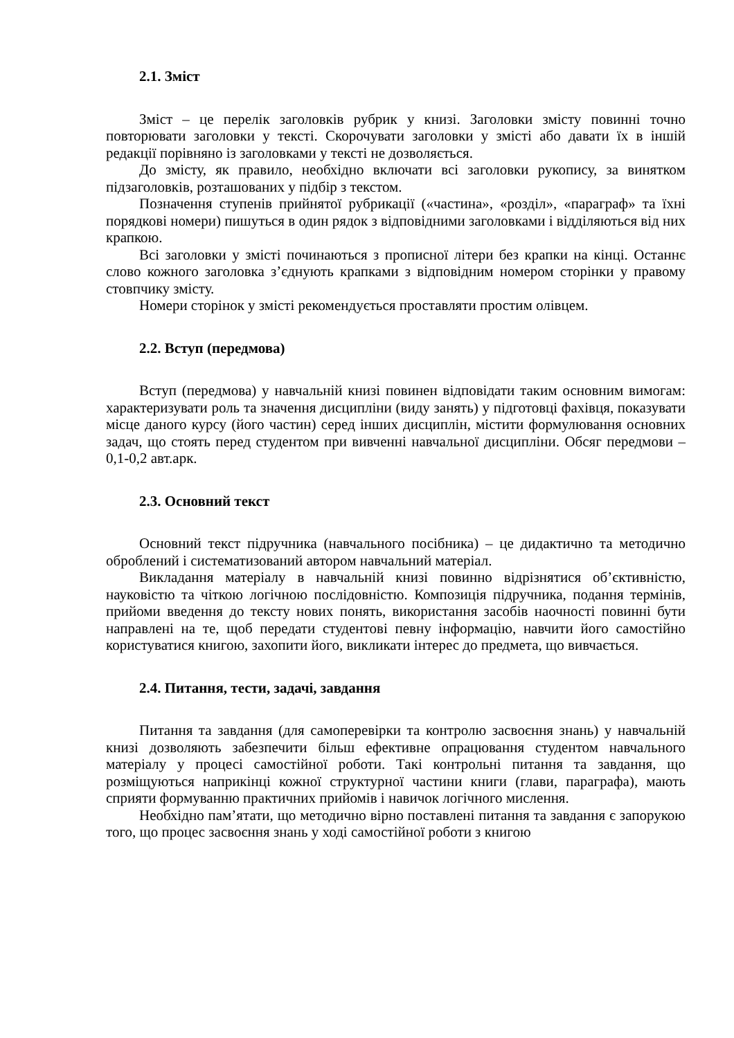2.1. Зміст
Зміст – це перелік заголовків рубрик у книзі. Заголовки змісту повинні точно повторювати заголовки у тексті. Скорочувати заголовки у змісті або давати їх в іншій редакції порівняно із заголовками у тексті не дозволяється.
До змісту, як правило, необхідно включати всі заголовки рукопису, за винятком підзаголовків, розташованих у підбір з текстом.
Позначення ступенів прийнятої рубрикації («частина», «розділ», «параграф» та їхні порядкові номери) пишуться в один рядок з відповідними заголовками і відділяються від них крапкою.
Всі заголовки у змісті починаються з прописної літери без крапки на кінці. Останнє слово кожного заголовка з’єднують крапками з відповідним номером сторінки у правому стовпчику змісту.
Номери сторінок у змісті рекомендується проставляти простим олівцем.
2.2. Вступ (передмова)
Вступ (передмова) у навчальній книзі повинен відповідати таким основним вимогам: характеризувати роль та значення дисципліни (виду занять) у підготовці фахівця, показувати місце даного курсу (його частин) серед інших дисциплін, містити формулювання основних задач, що стоять перед студентом при вивченні навчальної дисципліни. Обсяг передмови – 0,1-0,2 авт.арк.
2.3. Основний текст
Основний текст підручника (навчального посібника) – це дидактично та методично оброблений і систематизований автором навчальний матеріал.
Викладання матеріалу в навчальній книзі повинно відрізнятися об’єктивністю, науковістю та чіткою логічною послідовністю. Композиція підручника, подання термінів, прийоми введення до тексту нових понять, використання засобів наочності повинні бути направлені на те, щоб передати студентові певну інформацію, навчити його самостійно користуватися книгою, захопити його, викликати інтерес до предмета, що вивчається.
2.4. Питання, тести, задачі, завдання
Питання та завдання (для самоперевірки та контролю засвоєння знань) у навчальній книзі дозволяють забезпечити більш ефективне опрацювання студентом навчального матеріалу у процесі самостійної роботи. Такі контрольні питання та завдання, що розміщуються наприкінці кожної структурної частини книги (глави, параграфа), мають сприяти формуванню практичних прийомів і навичок логічного мислення.
Необхідно пам’ятати, що методично вірно поставлені питання та завдання є запорукою того, що процес засвоєння знань у ході самостійної роботи з книгою